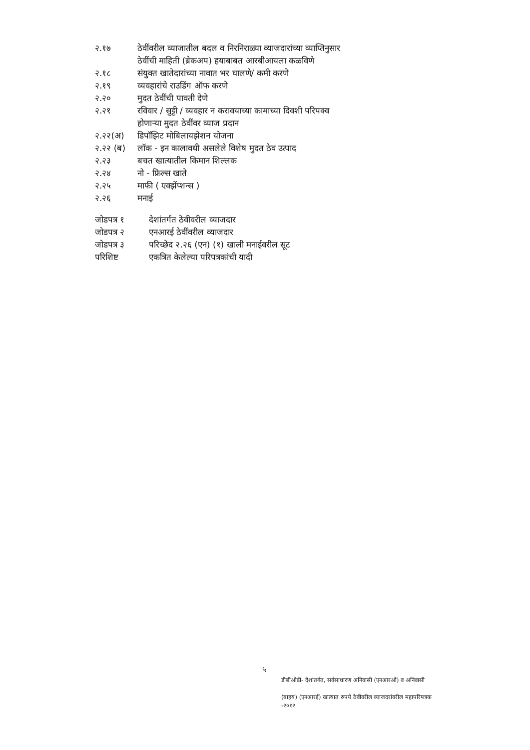२.१७ ठेवींवरील व्याजातील बदल व निरनिराळ्या व्याजदारांच्या व्याप्तिनुसार
ठेवींची माहिती (ब्रेकअप) हयाबाबत आरबीआयला कळविणे
२.१८ संयुक्त खातेदारांच्या नावात भर घालणे/ कमी करणे
२.१९ व्यवहारांचे राउडिंग ऑफ करणे
२.२० मुदत ठेवींची पावती देणे
२.२१ रविवार / सुट्टी / व्यवहार न करावयाच्या कामाच्या दिवशी परिपक्व
होणाऱ्या मुदत ठेवींवर व्याज प्रदान
२.२२(अ) डिपॉझिट मोबिलायझेशन योजना
२.२२ (ब) लॉक - इन कालावधी असलेले विशेष मुदत ठेव उत्पाद
२.२३ बचत खात्यातील किमान शिल्लक
२.२४ नो - फ्रिल्स खाते
२.२५ माफी ( एक्झेंप्शन्स )
२.२६ मनाई
जोडपत्र १ देशांतर्गत ठेवीवरील व्याजदार
जोडपत्र २ एनआरई ठेवींवरील व्याजदार
जोडपत्र ३ परिच्छेद २.२६ (एन) (१) खाली मनाईवरील सूट
परिशिष्ट एकत्रित केलेल्या परिपत्रकांची यादी
५
डीबीओडी- देशांतर्गत, सर्वसाधारण अनिवासी (एनआरओ) व अनिवासी
(बाहय) (एनआरई) खात्यात रुपये ठेवींवरील व्याजदरांवरील महापरिपत्रक
-२०१२